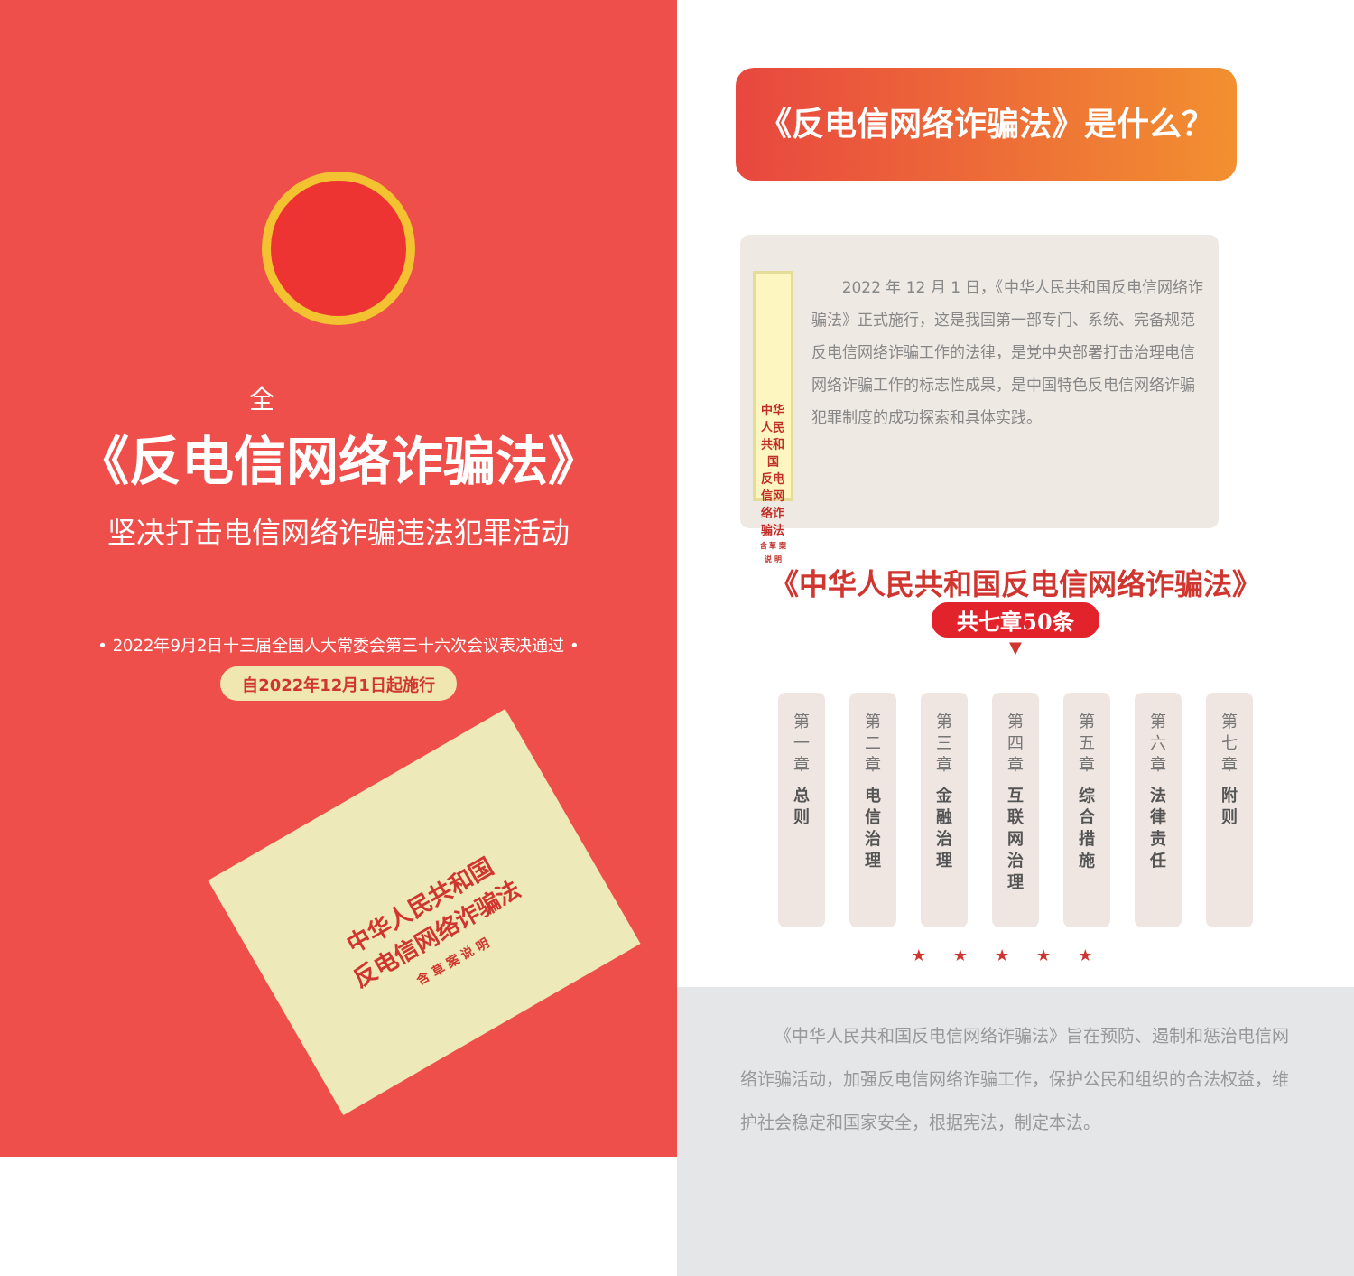全
《反电信网络诈骗法》
坚决打击电信网络诈骗违法犯罪活动
• 2022年9月2日十三届全国人大常委会第三十六次会议表决通过 •
自2022年12月1日起施行
中华人民共和国
反电信网络诈骗法
含 草 案 说 明
《反电信网络诈骗法》是什么？
中华人民共和国
反电信网络诈骗法
含 草 案 说 明
2022 年 12 月 1 日，《中华人民共和国反电信网络诈骗法》正式施行，这是我国第一部专门、系统、完备规范反电信网络诈骗工作的法律，是党中央部署打击治理电信网络诈骗工作的标志性成果，是中国特色反电信网络诈骗犯罪制度的成功探索和具体实践。
《中华人民共和国反电信网络诈骗法》
共七章50条
▼
第
一
章
总
则
第
二
章
电
信
治
理
第
三
章
金
融
治
理
第
四
章
互
联
网
治
理
第
五
章
综
合
措
施
第
六
章
法
律
责
任
第
七
章
附
则
★★★★★
《中华人民共和国反电信网络诈骗法》旨在预防、遏制和惩治电信网络诈骗活动，加强反电信网络诈骗工作，保护公民和组织的合法权益，维护社会稳定和国家安全，根据宪法，制定本法。